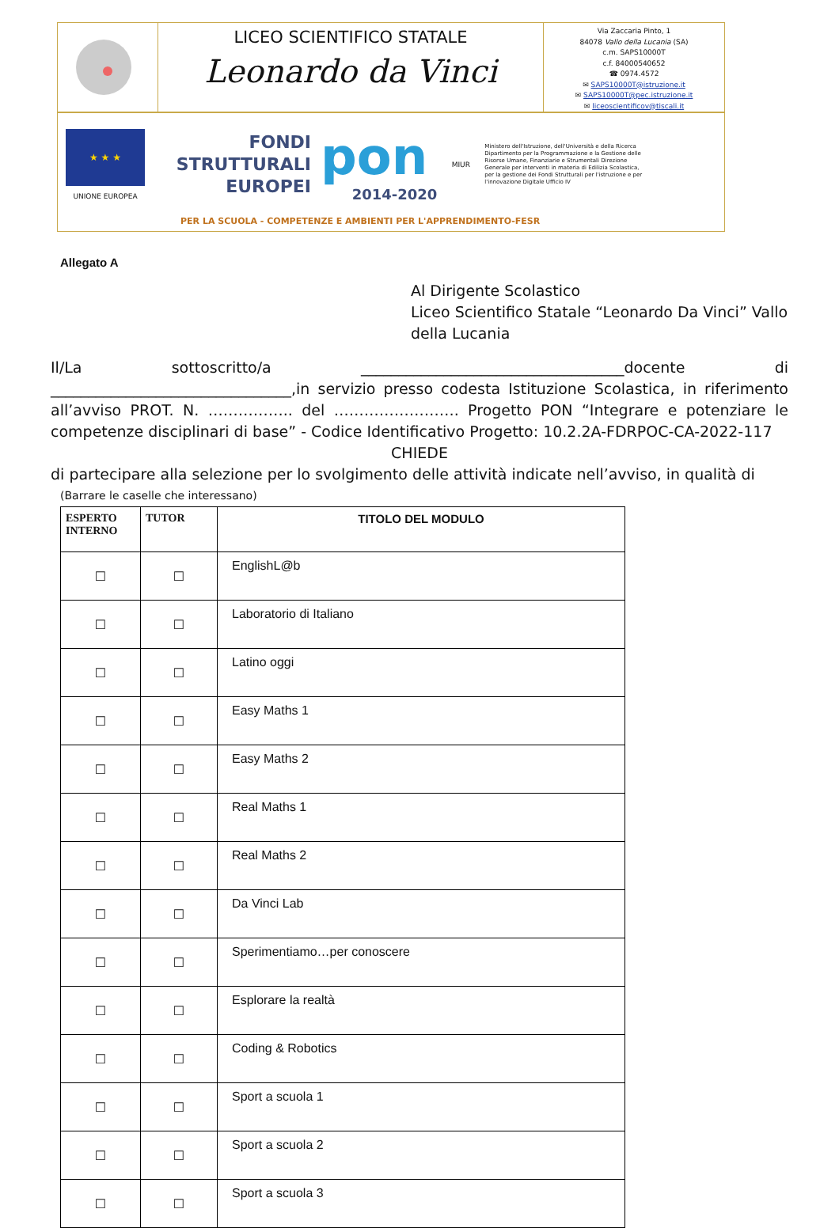LICEO SCIENTIFICO STATALE
Leonardo da Vinci
Via Zaccaria Pinto, 1
84078 Vallo della Lucania (SA)
c.m. SAPS10000T
c.f. 84000540652
☎ 0974.4572
✉ SAPS10000T@istruzione.it
✉ SAPS10000T@pec.istruzione.it
✉ liceoscientificov@tiscali.it
★ ★ ★
UNIONE EUROPEA
FONDI
STRUTTURALI
EUROPEI
pon
2014-2020
MIUR
Ministero dell'Istruzione, dell'Università e della Ricerca Dipartimento per la Programmazione e la Gestione delle Risorse Umane, Finanziarie e Strumentali Direzione Generale per interventi in materia di Edilizia Scolastica, per la gestione dei Fondi Strutturali per l'istruzione e per l'innovazione Digitale Ufficio IV
PER LA SCUOLA - COMPETENZE E AMBIENTI PER L'APPRENDIMENTO-FESR
Allegato A
Al Dirigente Scolastico
Liceo Scientifico Statale “Leonardo Da Vinci” Vallo della Lucania
Il/La sottoscritto/a ___________________________________docente di ________________________________,in servizio presso codesta Istituzione Scolastica, in riferimento all’avviso PROT. N. …………….. del ……………………. Progetto PON “Integrare e potenziare le competenze disciplinari di base” - Codice Identificativo Progetto: 10.2.2A-FDRPOC-CA-2022-117
CHIEDE
di partecipare alla selezione per lo svolgimento delle attività indicate nell’avviso, in qualità di
(Barrare le caselle che interessano)
| ESPERTO INTERNO | TUTOR | TITOLO DEL MODULO |
| --- | --- | --- |
| ☐ | ☐ | EnglishL@b |
| ☐ | ☐ | Laboratorio di Italiano |
| ☐ | ☐ | Latino oggi |
| ☐ | ☐ | Easy Maths 1 |
| ☐ | ☐ | Easy Maths 2 |
| ☐ | ☐ | Real Maths 1 |
| ☐ | ☐ | Real Maths 2 |
| ☐ | ☐ | Da Vinci Lab |
| ☐ | ☐ | Sperimentiamo…per conoscere |
| ☐ | ☐ | Esplorare la realtà |
| ☐ | ☐ | Coding & Robotics |
| ☐ | ☐ | Sport a scuola 1 |
| ☐ | ☐ | Sport a scuola 2 |
| ☐ | ☐ | Sport a scuola 3 |